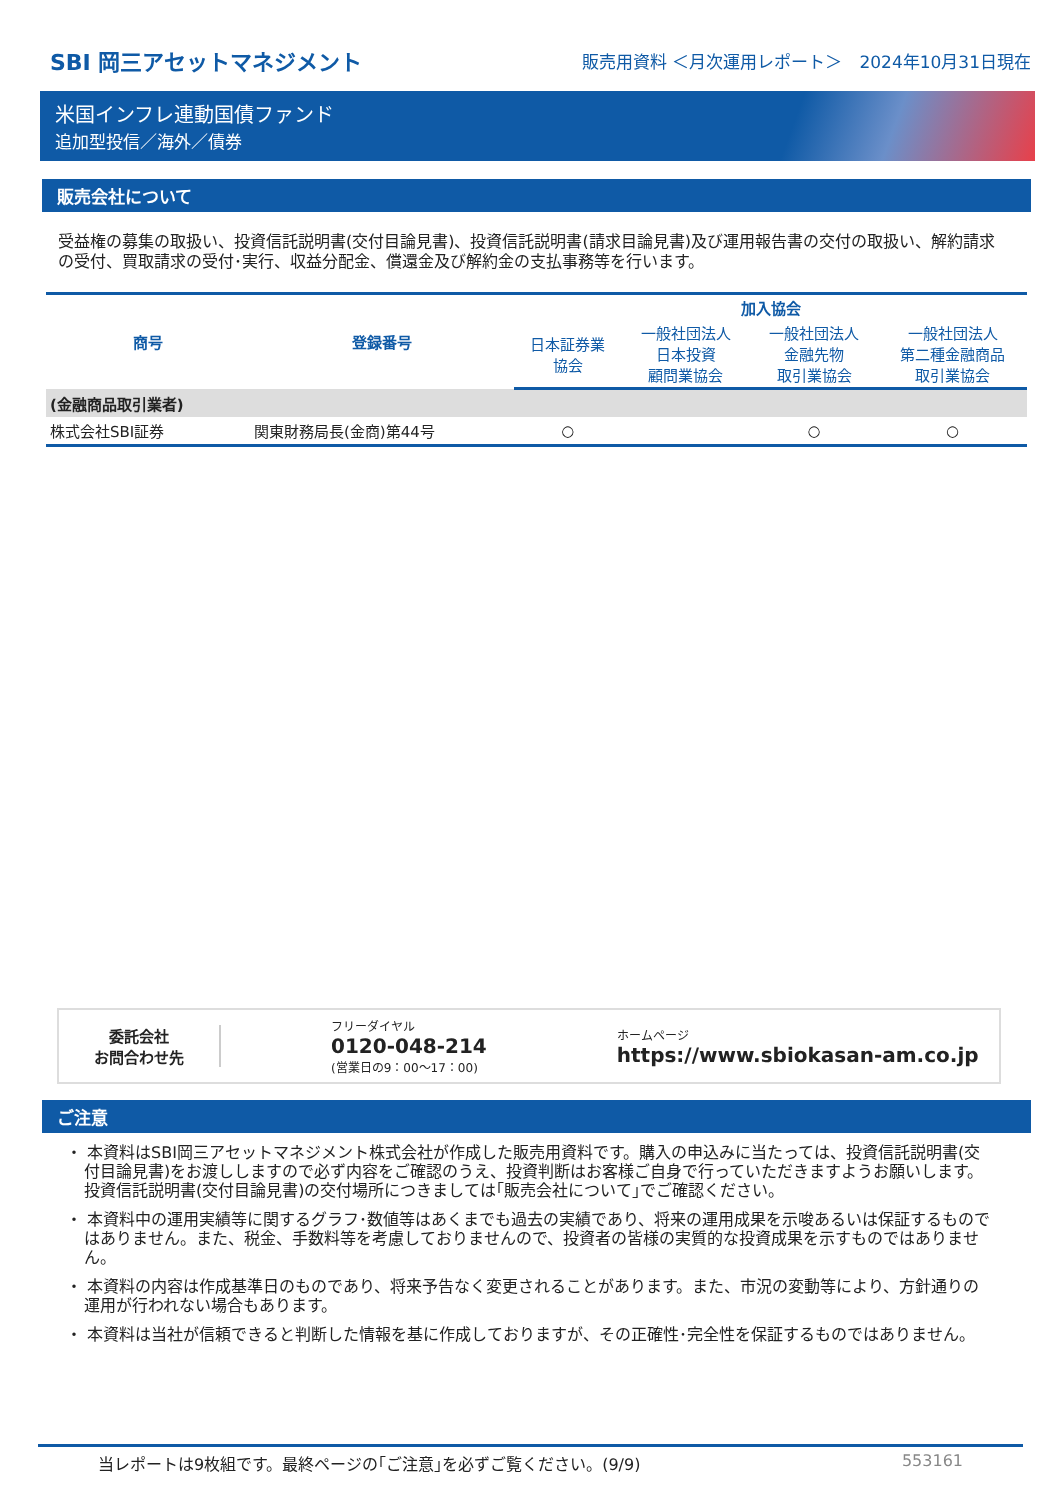SBI 岡三アセットマネジメント
販売用資料 ＜月次運用レポート＞　2024年10月31日現在
米国インフレ連動国債ファンド
追加型投信／海外／債券
販売会社について
受益権の募集の取扱い、投資信託説明書(交付目論見書)、投資信託説明書(請求目論見書)及び運用報告書の交付の取扱い、解約請求の受付、買取請求の受付･実行、収益分配金、償還金及び解約金の支払事務等を行います。
| 商号 | 登録番号 | 加入協会 | | | |
| --- | --- | --- | --- | --- | --- |
| | | 日本証券業 協会 | 一般社団法人 日本投資 顧問業協会 | 一般社団法人 金融先物 取引業協会 | 一般社団法人 第二種金融商品 取引業協会 |
| (金融商品取引業者) | | | | | |
| 株式会社SBI証券 | 関東財務局長(金商)第44号 | ○ | | ○ | ○ |
委託会社
お問合わせ先
フリーダイヤル
0120-048-214
(営業日の9：00～17：00)
ホームページ
https://www.sbiokasan-am.co.jp
ご注意
・ 本資料はSBI岡三アセットマネジメント株式会社が作成した販売用資料です。購入の申込みに当たっては、投資信託説明書(交付目論見書)をお渡ししますので必ず内容をご確認のうえ、投資判断はお客様ご自身で行っていただきますようお願いします。投資信託説明書(交付目論見書)の交付場所につきましては｢販売会社について｣でご確認ください。
・ 本資料中の運用実績等に関するグラフ･数値等はあくまでも過去の実績であり、将来の運用成果を示唆あるいは保証するものではありません。また、税金、手数料等を考慮しておりませんので、投資者の皆様の実質的な投資成果を示すものではありません。
・ 本資料の内容は作成基準日のものであり、将来予告なく変更されることがあります。また、市況の変動等により、方針通りの運用が行われない場合もあります。
・ 本資料は当社が信頼できると判断した情報を基に作成しておりますが、その正確性･完全性を保証するものではありません。
当レポートは9枚組です。最終ページの｢ご注意｣を必ずご覧ください。(9/9) 553161